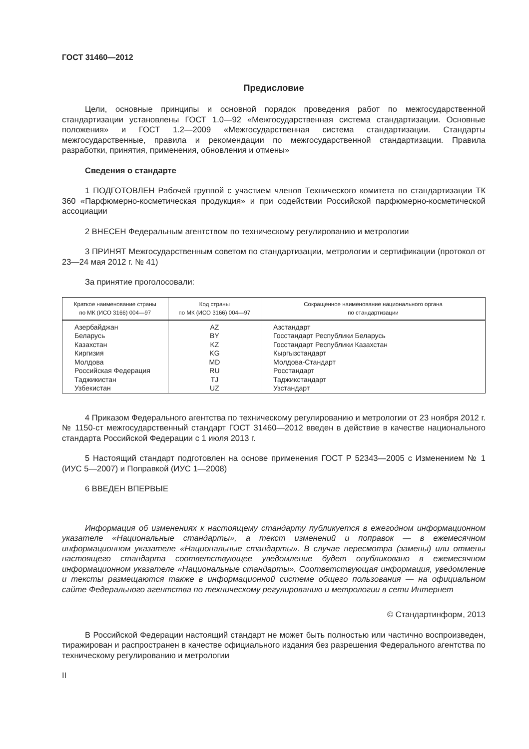ГОСТ 31460—2012
Предисловие
Цели, основные принципы и основной порядок проведения работ по межгосударственной стандартизации установлены ГОСТ 1.0—92 «Межгосударственная система стандартизации. Основные положения» и ГОСТ 1.2—2009 «Межгосударственная система стандартизации. Стандарты межгосударственные, правила и рекомендации по межгосударственной стандартизации. Правила разработки, принятия, применения, обновления и отмены»
Сведения о стандарте
1 ПОДГОТОВЛЕН Рабочей группой с участием членов Технического комитета по стандартизации ТК 360 «Парфюмерно-косметическая продукция» и при содействии Российской парфюмерно-косметической ассоциации
2 ВНЕСЕН Федеральным агентством по техническому регулированию и метрологии
3 ПРИНЯТ Межгосударственным советом по стандартизации, метрологии и сертификации (протокол от 23—24 мая 2012 г. № 41)
За принятие проголосовали:
| Краткое наименование страны по МК (ИСО 3166) 004—97 | Код страны по МК (ИСО 3166) 004—97 | Сокращенное наименование национального органа по стандартизации |
| --- | --- | --- |
| Азербайджан | AZ | Азстандарт |
| Беларусь | BY | Госстандарт Республики Беларусь |
| Казахстан | KZ | Госстандарт Республики Казахстан |
| Киргизия | KG | Кыргызстандарт |
| Молдова | MD | Молдова-Стандарт |
| Российская Федерация | RU | Росстандарт |
| Таджикистан | TJ | Таджикстандарт |
| Узбекистан | UZ | Узстандарт |
4 Приказом Федерального агентства по техническому регулированию и метрологии от 23 ноября 2012 г. № 1150-ст межгосударственный стандарт ГОСТ 31460—2012 введен в действие в качестве национального стандарта Российской Федерации с 1 июля 2013 г.
5 Настоящий стандарт подготовлен на основе применения ГОСТ Р 52343—2005 с Изменением № 1 (ИУС 5—2007) и Поправкой (ИУС 1—2008)
6 ВВЕДЕН ВПЕРВЫЕ
Информация об изменениях к настоящему стандарту публикуется в ежегодном информационном указателе «Национальные стандарты», а текст изменений и поправок — в ежемесячном информационном указателе «Национальные стандарты». В случае пересмотра (замены) или отмены настоящего стандарта соответствующее уведомление будет опубликовано в ежемесячном информационном указателе «Национальные стандарты». Соответствующая информация, уведомление и тексты размещаются также в информационной системе общего пользования — на официальном сайте Федерального агентства по техническому регулированию и метрологии в сети Интернет
© Стандартинформ, 2013
В Российской Федерации настоящий стандарт не может быть полностью или частично воспроизведен, тиражирован и распространен в качестве официального издания без разрешения Федерального агентства по техническому регулированию и метрологии
II